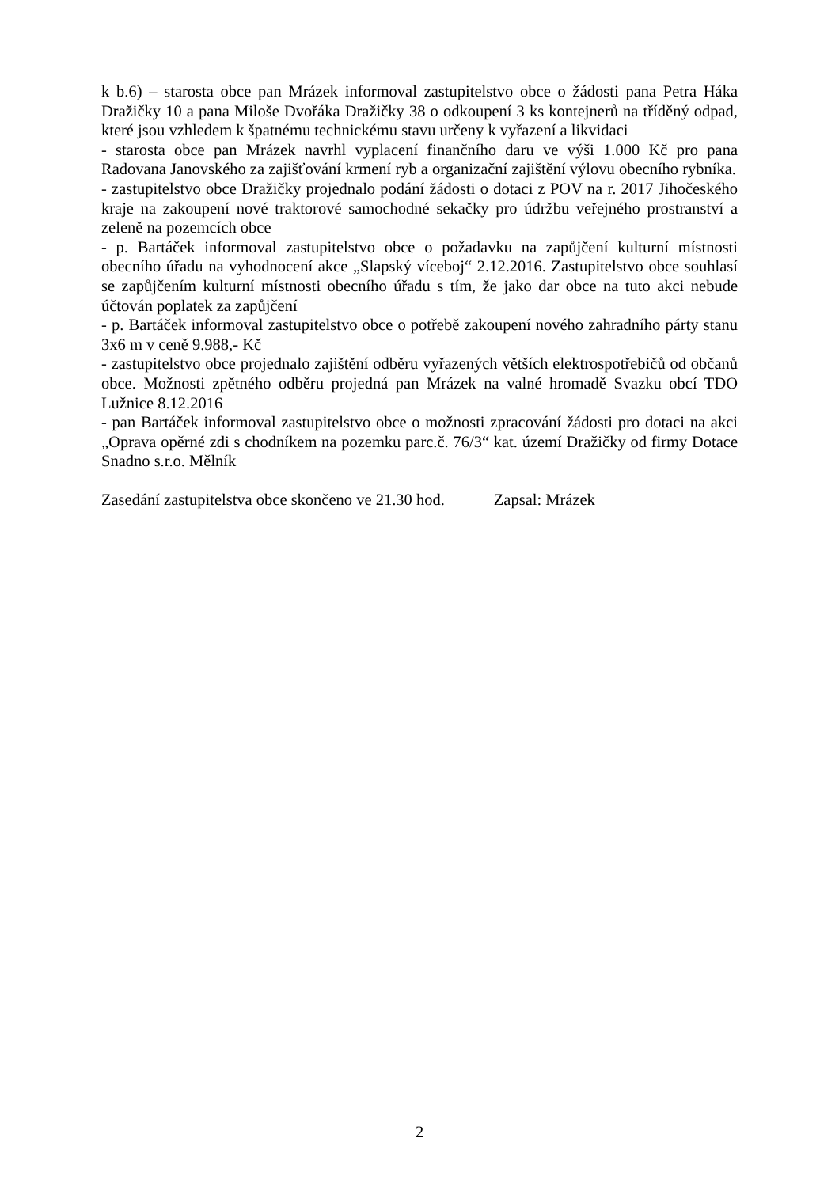k b.6) – starosta obce pan Mrázek informoval zastupitelstvo obce o žádosti pana Petra Háka Dražičky 10 a pana Miloše Dvořáka Dražičky 38 o odkoupení 3 ks kontejnerů na tříděný odpad, které jsou vzhledem k špatnému technickému stavu určeny k vyřazení a likvidaci
- starosta obce pan Mrázek navrhl vyplacení finančního daru ve výši 1.000 Kč pro pana Radovana Janovského za zajišťování krmení ryb a organizační zajištění výlovu obecního rybníka.
- zastupitelstvo obce Dražičky projednalo podání žádosti o dotaci z POV na r. 2017 Jihočeského kraje na zakoupení nové traktorové samochodné sekačky pro údržbu veřejného prostranství a zeleně na pozemcích obce
- p. Bartáček informoval zastupitelstvo obce o požadavku na zapůjčení kulturní místnosti obecního úřadu na vyhodnocení akce „Slapský víceboj“ 2.12.2016. Zastupitelstvo obce souhlasí se zapůjčením kulturní místnosti obecního úřadu s tím, že jako dar obce na tuto akci nebude účtován poplatek za zapůjčení
- p. Bartáček informoval zastupitelstvo obce o potřebě zakoupení nového zahradního párty stanu 3x6 m v ceně 9.988,- Kč
- zastupitelstvo obce projednalo zajištění odběru vyřazených větších elektrospotřebičů od občanů obce. Možnosti zpětného odběru projedná pan Mrázek na valné hromadě Svazku obcí TDO Lužnice 8.12.2016
- pan Bartáček informoval zastupitelstvo obce o možnosti zpracování žádosti pro dotaci na akci „Oprava opěrné zdi s chodníkem na pozemku parc.č. 76/3“ kat. území Dražičky od firmy Dotace Snadno s.r.o. Mělník
Zasedání zastupitelstva obce skončeno ve 21.30 hod. Zapsal: Mrázek
2